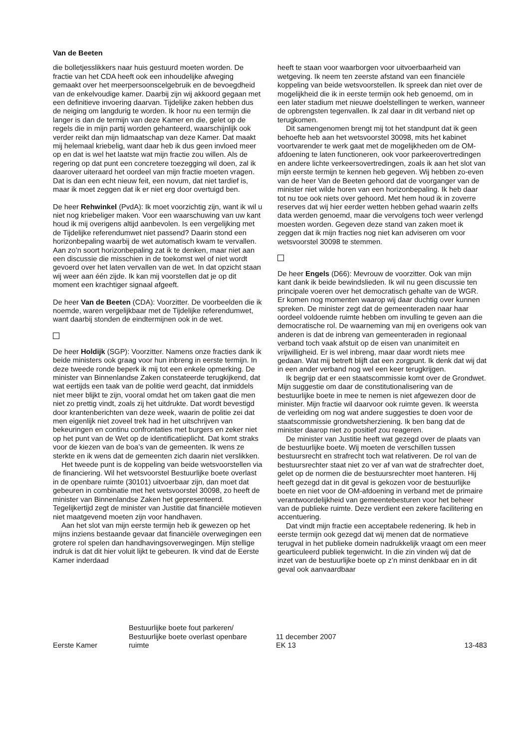Van de Beeten
die bolletjesslikkers naar huis gestuurd moeten worden. De fractie van het CDA heeft ook een inhoudelijke afweging gemaakt over het meerpersoonscelgebruik en de bevoegdheid van de enkelvoudige kamer. Daarbij zijn wij akkoord gegaan met een definitieve invoering daarvan. Tijdelijke zaken hebben dus de neiging om langdurig te worden. Ik hoor nu een termijn die langer is dan de termijn van deze Kamer en die, gelet op de regels die in mijn partij worden gehanteerd, waarschijnlijk ook verder reikt dan mijn lidmaatschap van deze Kamer. Dat maakt mij helemaal kriebelig, want daar heb ik dus geen invloed meer op en dat is wel het laatste wat mijn fractie zou willen. Als de regering op dat punt een concretere toezegging wil doen, zal ik daarover uiteraard het oordeel van mijn fractie moeten vragen. Dat is dan een echt nieuw feit, een novum, dat niet tardief is, maar ik moet zeggen dat ik er niet erg door overtuigd ben.
De heer Rehwinkel (PvdA): Ik moet voorzichtig zijn, want ik wil u niet nog kriebeliger maken. Voor een waarschuwing van uw kant houd ik mij overigens altijd aanbevolen. Is een vergelijking met de Tijdelijke referendumwet niet passend? Daarin stond een horizonbepaling waarbij de wet automatisch kwam te vervallen. Aan zo’n soort horizonbepaling zat ik te denken, maar niet aan een discussie die misschien in de toekomst wel of niet wordt gevoerd over het laten vervallen van de wet. In dat opzicht staan wij weer aan één zijde. Ik kan mij voorstellen dat je op dit moment een krachtiger signaal afgeeft.
De heer Van de Beeten (CDA): Voorzitter. De voorbeelden die ik noemde, waren vergelijkbaar met de Tijdelijke referendumwet, want daarbij stonden de eindtermijnen ook in de wet.
De heer Holdijk (SGP): Voorzitter. Namens onze fracties dank ik beide ministers ook graag voor hun inbreng in eerste termijn. In deze tweede ronde beperk ik mij tot een enkele opmerking. De minister van Binnenlandse Zaken constateerde terugkijkend, dat wat eertijds een taak van de politie werd geacht, dat inmiddels niet meer blijkt te zijn, vooral omdat het om taken gaat die men niet zo prettig vindt, zoals zij het uitdrukte. Dat wordt bevestigd door krantenberichten van deze week, waarin de politie zei dat men eigenlijk niet zoveel trek had in het uitschrijven van bekeuringen en continu confrontaties met burgers en zeker niet op het punt van de Wet op de identificatieplicht. Dat komt straks voor de kiezen van de boa’s van de gemeenten. Ik wens ze sterkte en ik wens dat de gemeenten zich daarin niet verslikken.
Het tweede punt is de koppeling van beide wetsvoorstellen via de financiering. Wil het wetsvoorstel Bestuurlijke boete overlast in de openbare ruimte (30101) uitvoerbaar zijn, dan moet dat gebeuren in combinatie met het wetsvoorstel 30098, zo heeft de minister van Binnenlandse Zaken het gepresenteerd. Tegelijkertijd zegt de minister van Justitie dat financiële motieven niet maatgevend moeten zijn voor handhaven.
Aan het slot van mijn eerste termijn heb ik gewezen op het mijns inziens bestaande gevaar dat financiële overwegingen een grotere rol spelen dan handhavingsoverwegingen. Mijn stellige indruk is dat dit hier voluit lijkt te gebeuren. Ik vind dat de Eerste Kamer inderdaad
heeft te staan voor waarborgen voor uitvoerbaarheid van wetgeving. Ik neem ten zeerste afstand van een financiële koppeling van beide wetsvoorstellen. Ik spreek dan niet over de mogelijkheid die ik in eerste termijn ook heb genoemd, om in een later stadium met nieuwe doelstellingen te werken, wanneer de opbrengsten tegenvallen. Ik zal daar in dit verband niet op terugkomen.
Dit samengenomen brengt mij tot het standpunt dat ik geen behoefte heb aan het wetsvoorstel 30098, mits het kabinet voortvarender te werk gaat met de mogelijkheden om de OM-afdoening te laten functioneren, ook voor parkeerovertredingen en andere lichte verkeersovertredingen, zoals ik aan het slot van mijn eerste termijn te kennen heb gegeven. Wij hebben zo-even van de heer Van de Beeten gehoord dat de voorganger van de minister niet wilde horen van een horizonbepaling. Ik heb daar tot nu toe ook niets over gehoord. Met hem houd ik in zoverre reserves dat wij hier eerder wetten hebben gehad waarin zelfs data werden genoemd, maar die vervolgens toch weer verlengd moesten worden. Gegeven deze stand van zaken moet ik zeggen dat ik mijn fracties nog niet kan adviseren om voor wetsvoorstel 30098 te stemmen.
De heer Engels (D66): Mevrouw de voorzitter. Ook van mijn kant dank ik beide bewindslieden. Ik wil nu geen discussie ten principale voeren over het democratisch gehalte van de WGR. Er komen nog momenten waarop wij daar duchtig over kunnen spreken. De minister zegt dat de gemeenteraden naar haar oordeel voldoende ruimte hebben om invulling te geven aan die democratische rol. De waarneming van mij en overigens ook van anderen is dat de inbreng van gemeenteraden in regionaal verband toch vaak afstuit op de eisen van unanimiteit en vrijwilligheid. Er is wel inbreng, maar daar wordt niets mee gedaan. Wat mij betreft blijft dat een zorgpunt. Ik denk dat wij dat in een ander verband nog wel een keer terugkrijgen.
Ik begrijp dat er een staatscommissie komt over de Grondwet. Mijn suggestie om daar de constitutionalisering van de bestuurlijke boete in mee te nemen is niet afgewezen door de minister. Mijn fractie wil daarvoor ook ruimte geven. Ik weersta de verleiding om nog wat andere suggesties te doen voor de staatscommissie grondwetsherziening. Ik ben bang dat de minister daarop niet zo positief zou reageren.
De minister van Justitie heeft wat gezegd over de plaats van de bestuurlijke boete. Wij moeten de verschillen tussen bestuursrecht en strafrecht toch wat relativeren. De rol van de bestuursrechter staat niet zo ver af van wat de strafrechter doet, gelet op de normen die de bestuursrechter moet hanteren. Hij heeft gezegd dat in dit geval is gekozen voor de bestuurlijke boete en niet voor de OM-afdoening in verband met de primaire verantwoordelijkheid van gemeentebesturen voor het beheer van de publieke ruimte. Deze verdient een zekere facilitering en accentuering.
Dat vindt mijn fractie een acceptabele redenering. Ik heb in eerste termijn ook gezegd dat wij menen dat de normatieve terugval in het publieke domein nadrukkelijk vraagt om een meer gearticuleerd publiek tegenwicht. In die zin vinden wij dat de inzet van de bestuurlijke boete op z’n minst denkbaar en in dit geval ook aanvaardbaar
Eerste Kamer
Bestuurlijke boete fout parkeren/
Bestuurlijke boete overlast openbare
ruimte
11 december 2007
EK 13
13-483